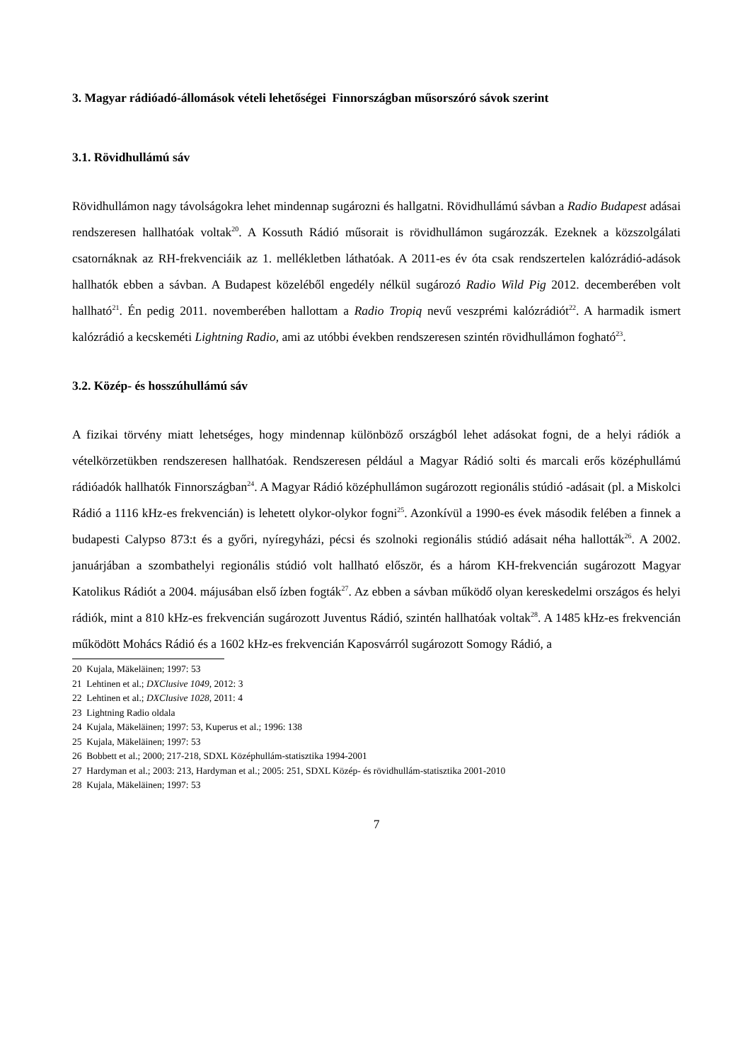3. Magyar rádióadó-állomások vételi lehetőségei Finnországban műsorszóró sávok szerint
3.1. Rövidhullámú sáv
Rövidhullámon nagy távolságokra lehet mindennap sugározni és hallgatni. Rövidhullámú sávban a Radio Budapest adásai rendszeresen hallhatóak voltak<sup>20</sup>. A Kossuth Rádió műsorait is rövidhullámon sugározzák. Ezeknek a közszolgálati csatornáknak az RH-frekvenciáik az 1. mellékletben láthatóak. A 2011-es év óta csak rendszertelen kalózrádió-adások hallhatók ebben a sávban. A Budapest közeléből engedély nélkül sugározó Radio Wild Pig 2012. decemberében volt hallható<sup>21</sup>. Én pedig 2011. novemberében hallottam a Radio Tropiq nevű veszprémi kalózrádiót<sup>22</sup>. A harmadik ismert kalózrádió a kecskeméti Lightning Radio, ami az utóbbi években rendszeresen szintén rövidhullámon fogható<sup>23</sup>.
3.2. Közép- és hosszúhullámú sáv
A fizikai törvény miatt lehetséges, hogy mindennap különböző országból lehet adásokat fogni, de a helyi rádiók a vételkörzetükben rendszeresen hallhatóak. Rendszeresen például a Magyar Rádió solti és marcali erős középhullámú rádióadók hallhatók Finnországban<sup>24</sup>. A Magyar Rádió középhullámon sugározott regionális stúdió -adásait (pl. a Miskolci Rádió a 1116 kHz-es frekvencián) is lehetett olykor-olykor fogni<sup>25</sup>. Azonkívül a 1990-es évek második felében a finnek a budapesti Calypso 873:t és a győri, nyíregyházi, pécsi és szolnoki regionális stúdió adásait néha hallották<sup>26</sup>. A 2002. januárjában a szombathelyi regionális stúdió volt hallható először, és a három KH-frekvencián sugározott Magyar Katolikus Rádiót a 2004. májusában első ízben fogták<sup>27</sup>. Az ebben a sávban működő olyan kereskedelmi országos és helyi rádiók, mint a 810 kHz-es frekvencián sugározott Juventus Rádió, szintén hallhatóak voltak<sup>28</sup>. A 1485 kHz-es frekvencián működött Mohács Rádió és a 1602 kHz-es frekvencián Kaposvárról sugározott Somogy Rádió, a
20 Kujala, Mäkeläinen; 1997: 53
21 Lehtinen et al.; DXClusive 1049, 2012: 3
22 Lehtinen et al.; DXClusive 1028, 2011: 4
23 Lightning Radio oldala
24 Kujala, Mäkeläinen; 1997: 53, Kuperus et al.; 1996: 138
25 Kujala, Mäkeläinen; 1997: 53
26 Bobbett et al.; 2000; 217-218, SDXL Középhullám-statisztika 1994-2001
27 Hardyman et al.; 2003: 213, Hardyman et al.; 2005: 251, SDXL Közép- és rövidhullám-statisztika 2001-2010
28 Kujala, Mäkeläinen; 1997: 53
7